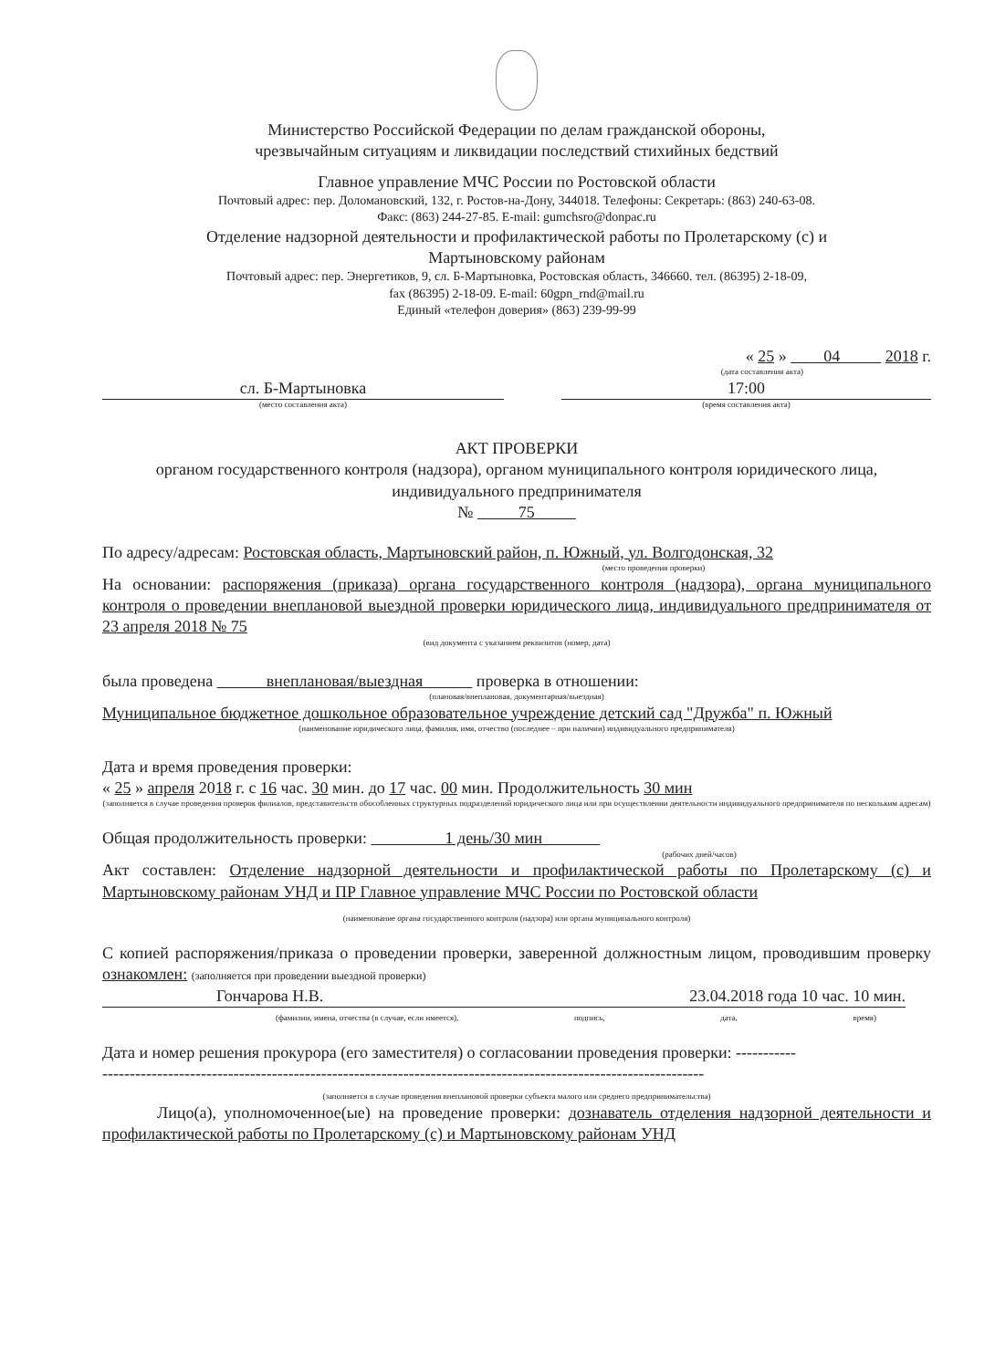Министерство Российской Федерации по делам гражданской обороны,
чрезвычайным ситуациям и ликвидации последствий стихийных бедствий
Главное управление МЧС России по Ростовской области
Почтовый адрес: пер. Доломановский, 132, г. Ростов-на-Дону, 344018. Телефоны: Секретарь: (863) 240-63-08.
Факс: (863) 244-27-85. E-mail: gumchsro@donpac.ru
Отделение надзорной деятельности и профилактической работы по Пролетарскому (с) и
Мартыновскому районам
Почтовый адрес: пер. Энергетиков, 9, сл. Б-Мартыновка, Ростовская область, 346660. тел. (86395) 2-18-09,
fax (86395) 2-18-09. E-mail: 60gpn_rnd@mail.ru
Единый «телефон доверия» (863) 239-99-99
« 25 » 04 2018 г.
(дата составления акта)
сл. Б-Мартыновка
(место составления акта)
17:00
(время составления акта)
АКТ ПРОВЕРКИ
органом государственного контроля (надзора), органом муниципального контроля юридического лица, индивидуального предпринимателя
№ 75
По адресу/адресам: Ростовская область, Мартыновский район, п. Южный, ул. Волгодонская, 32
(место проведения проверки)
На основании: распоряжения (приказа) органа государственного контроля (надзора), органа муниципального контроля о проведении внеплановой выездной проверки юридического лица, индивидуального предпринимателя от 23 апреля 2018 № 75
(вид документа с указанием реквизитов (номер, дата)
была проведена внеплановая/выездная проверка в отношении:
(плановая/внеплановая, документарная/выездная)
Муниципальное бюджетное дошкольное образовательное учреждение детский сад "Дружба" п. Южный
(наименование юридического лица, фамилия, имя, отчество (последнее – при наличии) индивидуального предпринимателя)
Дата и время проведения проверки:
« 25 » апреля 2018 г. с 16 час. 30 мин. до 17 час. 00 мин. Продолжительность 30 мин
(заполняется в случае проведения проверок филиалов, представительств обособленных структурных подразделений юридического лица или при осуществлении деятельности индивидуального предпринимателя по нескольким адресам)
Общая продолжительность проверки: 1 день/30 мин
(рабочих дней/часов)
Акт составлен: Отделение надзорной деятельности и профилактической работы по Пролетарскому (с) и Мартыновскому районам УНД и ПР Главное управление МЧС России по Ростовской области
(наименование органа государственного контроля (надзора) или органа муниципального контроля)
С копией распоряжения/приказа о проведении проверки, заверенной должностным лицом, проводившим проверку ознакомлен: (заполняется при проведении выездной проверки)
Гончарова Н.В. 23.04.2018 года 10 час. 10 мин.
(фамилии, имена, отчества (в случае, если имеется), подпись, дата, время)
Дата и номер решения прокурора (его заместителя) о согласовании проведения проверки: -----------
--------------------------------------------------------------------------------------------------------------
(заполняется в случае проведения внеплановой проверки субъекта малого или среднего предпринимательства)
Лицо(а), уполномоченное(ые) на проведение проверки: дознаватель отделения надзорной деятельности и профилактической работы по Пролетарскому (с) и Мартыновскому районам УНД